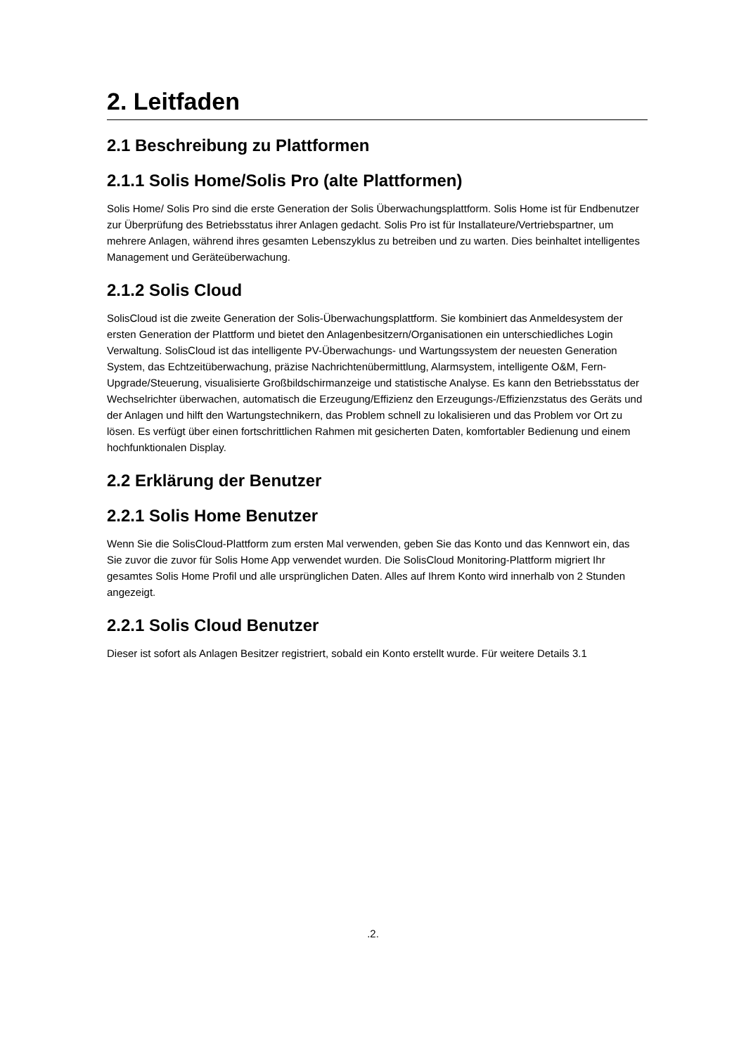2. Leitfaden
2.1 Beschreibung zu Plattformen
2.1.1 Solis Home/Solis Pro (alte Plattformen)
Solis Home/ Solis Pro sind die erste Generation der Solis Überwachungsplattform. Solis Home ist für Endbenutzer zur Überprüfung des Betriebsstatus ihrer Anlagen gedacht. Solis Pro ist für Installateure/Vertriebspartner, um mehrere Anlagen, während ihres gesamten Lebenszyklus zu betreiben und zu warten. Dies beinhaltet intelligentes Management und Geräteüberwachung.
2.1.2 Solis Cloud
SolisCloud ist die zweite Generation der Solis-Überwachungsplattform. Sie kombiniert das Anmeldesystem der ersten Generation der Plattform und bietet den Anlagenbesitzern/Organisationen ein unterschiedliches Login Verwaltung. SolisCloud ist das intelligente PV-Überwachungs- und Wartungssystem der neuesten Generation System, das Echtzeitüberwachung, präzise Nachrichtenübermittlung, Alarmsystem, intelligente O&M, Fern-Upgrade/Steuerung, visualisierte Großbildschirmanzeige und statistische Analyse. Es kann den Betriebsstatus der Wechselrichter überwachen, automatisch die Erzeugung/Effizienz den Erzeugungs-/Effizienzstatus des Geräts und der Anlagen und hilft den Wartungstechnikern, das Problem schnell zu lokalisieren und das Problem vor Ort zu lösen. Es verfügt über einen fortschrittlichen Rahmen mit gesicherten Daten, komfortabler Bedienung und einem hochfunktionalen Display.
2.2 Erklärung der Benutzer
2.2.1 Solis Home Benutzer
Wenn Sie die SolisCloud-Plattform zum ersten Mal verwenden, geben Sie das Konto und das Kennwort ein, das Sie zuvor die zuvor für Solis Home App verwendet wurden. Die SolisCloud Monitoring-Plattform migriert Ihr gesamtes Solis Home Profil und alle ursprünglichen Daten. Alles auf Ihrem Konto wird innerhalb von 2 Stunden angezeigt.
2.2.1 Solis Cloud Benutzer
Dieser ist sofort als Anlagen Besitzer registriert, sobald ein Konto erstellt wurde. Für weitere Details 3.1
.2.